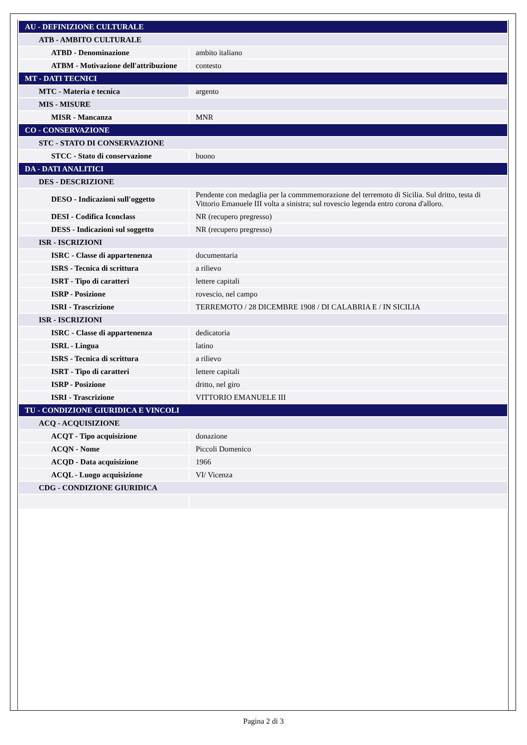| AU - DEFINIZIONE CULTURALE | |
| ATB - AMBITO CULTURALE | |
| ATBD - Denominazione | ambito italiano |
| ATBM - Motivazione dell'attribuzione | contesto |
| MT - DATI TECNICI | |
| MTC - Materia e tecnica | argento |
| MIS - MISURE | |
| MISR - Mancanza | MNR |
| CO - CONSERVAZIONE | |
| STC - STATO DI CONSERVAZIONE | |
| STCC - Stato di conservazione | buono |
| DA - DATI ANALITICI | |
| DES - DESCRIZIONE | |
| DESO - Indicazioni sull'oggetto | Pendente con medaglia per la commmemorazione del terremoto di Sicilia. Sul dritto, testa di Vittorio Emanuele III volta a sinistra; sul rovescio legenda entro corona d'alloro. |
| DESI - Codifica Iconclass | NR (recupero pregresso) |
| DESS - Indicazioni sul soggetto | NR (recupero pregresso) |
| ISR - ISCRIZIONI | |
| ISRC - Classe di appartenenza | documentaria |
| ISRS - Tecnica di scrittura | a rilievo |
| ISRT - Tipo di caratteri | lettere capitali |
| ISRP - Posizione | rovescio, nel campo |
| ISRI - Trascrizione | TERREMOTO / 28 DICEMBRE 1908 / DI CALABRIA E / IN SICILIA |
| ISR - ISCRIZIONI | |
| ISRC - Classe di appartenenza | dedicatoria |
| ISRL - Lingua | latino |
| ISRS - Tecnica di scrittura | a rilievo |
| ISRT - Tipo di caratteri | lettere capitali |
| ISRP - Posizione | dritto, nel giro |
| ISRI - Trascrizione | VITTORIO EMANUELE III |
| TU - CONDIZIONE GIURIDICA E VINCOLI | |
| ACQ - ACQUISIZIONE | |
| ACQT - Tipo acquisizione | donazione |
| ACQN - Nome | Piccoli Domenico |
| ACQD - Data acquisizione | 1966 |
| ACQL - Luogo acquisizione | VI/ Vicenza |
| CDG - CONDIZIONE GIURIDICA | |
Pagina 2 di 3